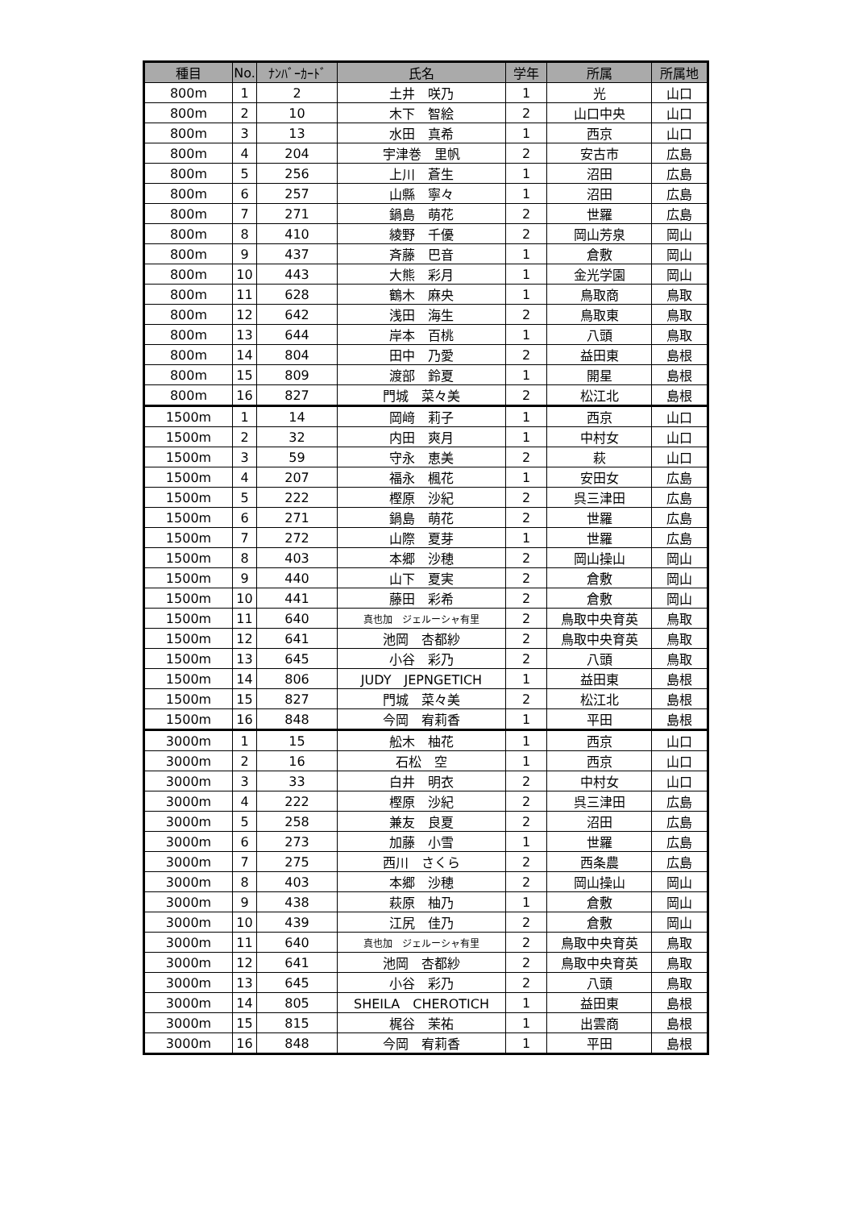| 種目 | No. | ﾅﾝﾊﾞｰｶｰﾄﾞ | 氏名 | 学年 | 所属 | 所属地 |
| --- | --- | --- | --- | --- | --- | --- |
| 800m | 1 | 2 | 土井 咲乃 | 1 | 光 | 山口 |
| 800m | 2 | 10 | 木下 智絵 | 2 | 山口中央 | 山口 |
| 800m | 3 | 13 | 水田 真希 | 1 | 西京 | 山口 |
| 800m | 4 | 204 | 宇津巻 里帆 | 2 | 安古市 | 広島 |
| 800m | 5 | 256 | 上川 蒼生 | 1 | 沼田 | 広島 |
| 800m | 6 | 257 | 山縣 寧々 | 1 | 沼田 | 広島 |
| 800m | 7 | 271 | 鍋島 萌花 | 2 | 世羅 | 広島 |
| 800m | 8 | 410 | 綾野 千優 | 2 | 岡山芳泉 | 岡山 |
| 800m | 9 | 437 | 斉藤 巴音 | 1 | 倉敷 | 岡山 |
| 800m | 10 | 443 | 大熊 彩月 | 1 | 金光学園 | 岡山 |
| 800m | 11 | 628 | 鶴木 麻央 | 1 | 鳥取商 | 鳥取 |
| 800m | 12 | 642 | 浅田 海生 | 2 | 鳥取東 | 鳥取 |
| 800m | 13 | 644 | 岸本 百桃 | 1 | 八頭 | 鳥取 |
| 800m | 14 | 804 | 田中 乃愛 | 2 | 益田東 | 島根 |
| 800m | 15 | 809 | 渡部 鈴夏 | 1 | 開星 | 島根 |
| 800m | 16 | 827 | 門城 菜々美 | 2 | 松江北 | 島根 |
| 1500m | 1 | 14 | 岡﨑 莉子 | 1 | 西京 | 山口 |
| 1500m | 2 | 32 | 内田 爽月 | 1 | 中村女 | 山口 |
| 1500m | 3 | 59 | 守永 恵美 | 2 | 萩 | 山口 |
| 1500m | 4 | 207 | 福永 楓花 | 1 | 安田女 | 広島 |
| 1500m | 5 | 222 | 樫原 沙紀 | 2 | 呉三津田 | 広島 |
| 1500m | 6 | 271 | 鍋島 萌花 | 2 | 世羅 | 広島 |
| 1500m | 7 | 272 | 山際 夏芽 | 1 | 世羅 | 広島 |
| 1500m | 8 | 403 | 本郷 沙穂 | 2 | 岡山操山 | 岡山 |
| 1500m | 9 | 440 | 山下 夏実 | 2 | 倉敷 | 岡山 |
| 1500m | 10 | 441 | 藤田 彩希 | 2 | 倉敷 | 岡山 |
| 1500m | 11 | 640 | 真也加 ジェルーシャ有里 | 2 | 鳥取中央育英 | 鳥取 |
| 1500m | 12 | 641 | 池岡 杏都紗 | 2 | 鳥取中央育英 | 鳥取 |
| 1500m | 13 | 645 | 小谷 彩乃 | 2 | 八頭 | 鳥取 |
| 1500m | 14 | 806 | JUDY JEPNGETICH | 1 | 益田東 | 島根 |
| 1500m | 15 | 827 | 門城 菜々美 | 2 | 松江北 | 島根 |
| 1500m | 16 | 848 | 今岡 宥莉香 | 1 | 平田 | 島根 |
| 3000m | 1 | 15 | 舩木 柚花 | 1 | 西京 | 山口 |
| 3000m | 2 | 16 | 石松 空 | 1 | 西京 | 山口 |
| 3000m | 3 | 33 | 白井 明衣 | 2 | 中村女 | 山口 |
| 3000m | 4 | 222 | 樫原 沙紀 | 2 | 呉三津田 | 広島 |
| 3000m | 5 | 258 | 兼友 良夏 | 2 | 沼田 | 広島 |
| 3000m | 6 | 273 | 加藤 小雪 | 1 | 世羅 | 広島 |
| 3000m | 7 | 275 | 西川 さくら | 2 | 西条農 | 広島 |
| 3000m | 8 | 403 | 本郷 沙穂 | 2 | 岡山操山 | 岡山 |
| 3000m | 9 | 438 | 萩原 柚乃 | 1 | 倉敷 | 岡山 |
| 3000m | 10 | 439 | 江尻 佳乃 | 2 | 倉敷 | 岡山 |
| 3000m | 11 | 640 | 真也加 ジェルーシャ有里 | 2 | 鳥取中央育英 | 鳥取 |
| 3000m | 12 | 641 | 池岡 杏都紗 | 2 | 鳥取中央育英 | 鳥取 |
| 3000m | 13 | 645 | 小谷 彩乃 | 2 | 八頭 | 鳥取 |
| 3000m | 14 | 805 | SHEILA CHEROTICH | 1 | 益田東 | 島根 |
| 3000m | 15 | 815 | 梶谷 茉祐 | 1 | 出雲商 | 島根 |
| 3000m | 16 | 848 | 今岡 宥莉香 | 1 | 平田 | 島根 |